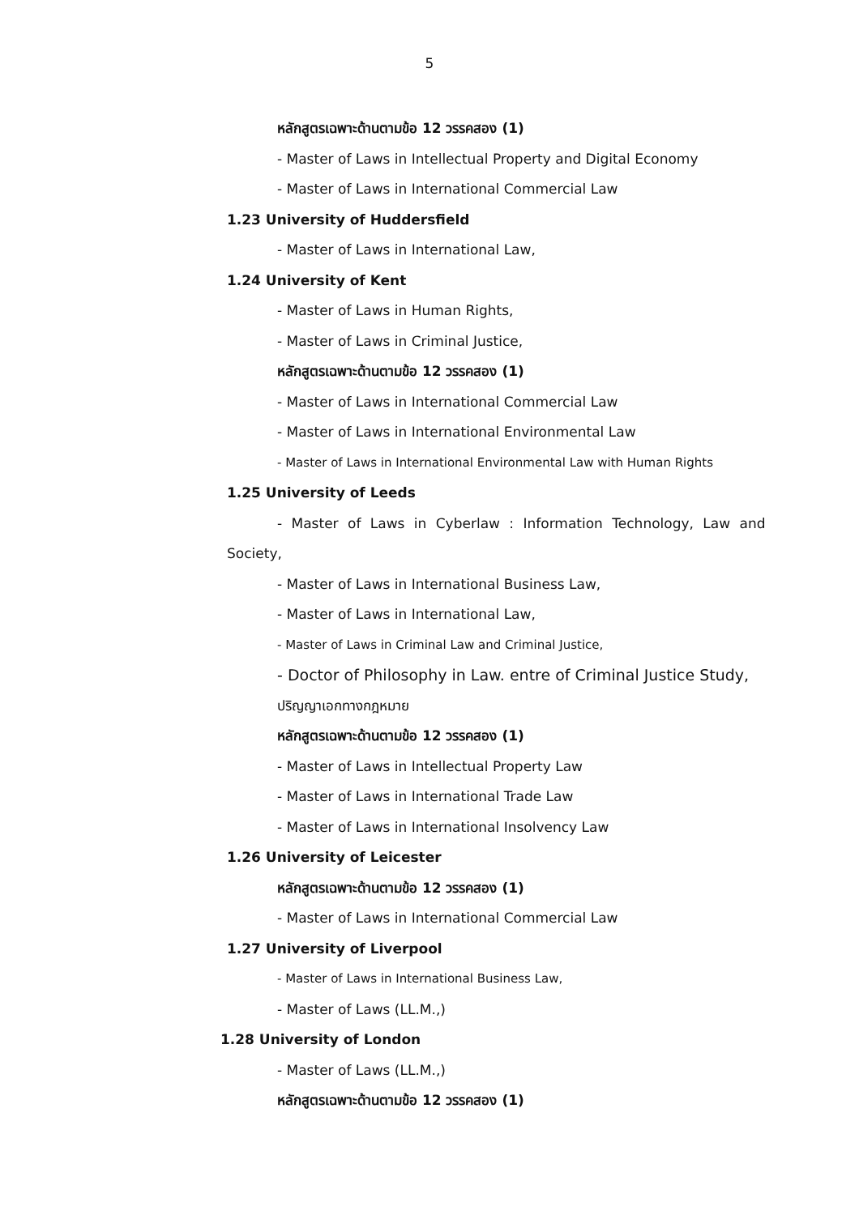5
หลักสูตรเฉพาะด้านตามข้อ 12 วรรคสอง (1)
- Master of Laws in Intellectual Property and Digital Economy
- Master of Laws in International Commercial Law
1.23 University of Huddersfield
- Master of Laws in International Law,
1.24 University of Kent
- Master of Laws in Human Rights,
- Master of Laws in Criminal Justice,
หลักสูตรเฉพาะด้านตามข้อ 12 วรรคสอง (1)
- Master of Laws in International Commercial Law
- Master of Laws in International Environmental Law
- Master of Laws in International Environmental Law with Human Rights
1.25 University of Leeds
- Master of Laws in Cyberlaw : Information Technology, Law and
Society,
- Master of Laws in International Business Law,
- Master of Laws in International Law,
- Master of Laws in Criminal Law and Criminal Justice,
- Doctor of Philosophy in Law. entre of Criminal Justice Study,
ปริญญาเอกทางกฎหมาย
หลักสูตรเฉพาะด้านตามข้อ 12 วรรคสอง (1)
- Master of Laws in Intellectual Property Law
- Master of Laws in International Trade Law
- Master of Laws in International Insolvency Law
1.26 University of Leicester
หลักสูตรเฉพาะด้านตามข้อ 12 วรรคสอง (1)
- Master of Laws in International Commercial Law
1.27 University of Liverpool
- Master of Laws in International Business Law,
- Master of Laws (LL.M.,)
1.28 University of London
- Master of Laws (LL.M.,)
หลักสูตรเฉพาะด้านตามข้อ 12 วรรคสอง (1)